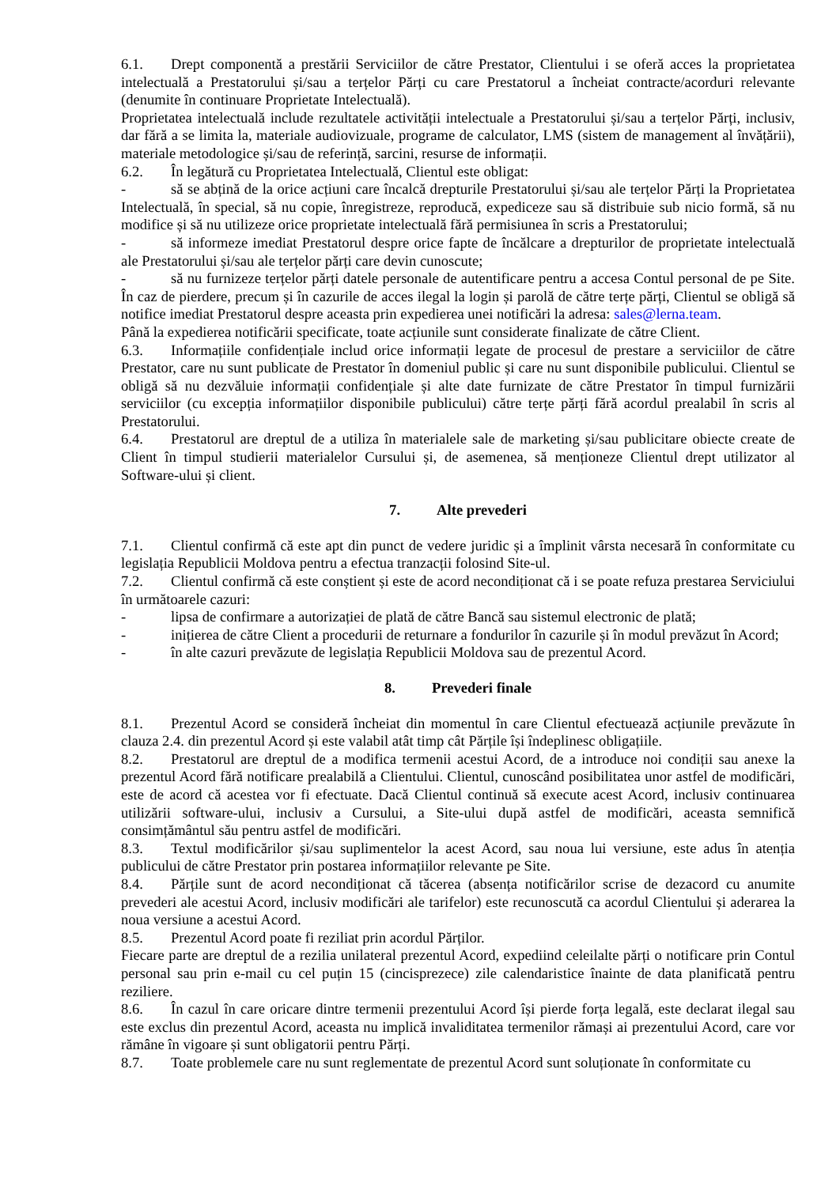6.1. Drept componentă a prestării Serviciilor de către Prestator, Clientului i se oferă acces la proprietatea intelectuală a Prestatorului și/sau a terțelor Părți cu care Prestatorul a încheiat contracte/acorduri relevante (denumite în continuare Proprietate Intelectuală).
Proprietatea intelectuală include rezultatele activității intelectuale a Prestatorului și/sau a terțelor Părți, inclusiv, dar fără a se limita la, materiale audiovizuale, programe de calculator, LMS (sistem de management al învățării), materiale metodologice și/sau de referință, sarcini, resurse de informații.
6.2. În legătură cu Proprietatea Intelectuală, Clientul este obligat:
- să se abțină de la orice acțiuni care încalcă drepturile Prestatorului și/sau ale terțelor Părți la Proprietatea Intelectuală, în special, să nu copie, înregistreze, reproducă, expediceze sau să distribuie sub nicio formă, să nu modifice și să nu utilizeze orice proprietate intelectuală fără permisiunea în scris a Prestatorului;
- să informeze imediat Prestatorul despre orice fapte de încălcare a drepturilor de proprietate intelectuală ale Prestatorului și/sau ale terțelor părți care devin cunoscute;
- să nu furnizeze terțelor părți datele personale de autentificare pentru a accesa Contul personal de pe Site. În caz de pierdere, precum și în cazurile de acces ilegal la login și parolă de către terțe părți, Clientul se obligă să notifice imediat Prestatorul despre aceasta prin expedierea unei notificări la adresa: sales@lerna.team.
Până la expedierea notificării specificate, toate acțiunile sunt considerate finalizate de către Client.
6.3. Informațiile confidențiale includ orice informații legate de procesul de prestare a serviciilor de către Prestator, care nu sunt publicate de Prestator în domeniul public și care nu sunt disponibile publicului. Clientul se obligă să nu dezvăluie informații confidențiale și alte date furnizate de către Prestator în timpul furnizării serviciilor (cu excepția informațiilor disponibile publicului) către terțe părți fără acordul prealabil în scris al Prestatorului.
6.4. Prestatorul are dreptul de a utiliza în materialele sale de marketing și/sau publicitare obiecte create de Client în timpul studierii materialelor Cursului și, de asemenea, să menționeze Clientul drept utilizator al Software-ului și client.
7. Alte prevederi
7.1. Clientul confirmă că este apt din punct de vedere juridic și a împlinit vârsta necesară în conformitate cu legislația Republicii Moldova pentru a efectua tranzacții folosind Site-ul.
7.2. Clientul confirmă că este conștient și este de acord necondiționat că i se poate refuza prestarea Serviciului în următoarele cazuri:
- lipsa de confirmare a autorizației de plată de către Bancă sau sistemul electronic de plată;
- inițierea de către Client a procedurii de returnare a fondurilor în cazurile și în modul prevăzut în Acord;
- în alte cazuri prevăzute de legislația Republicii Moldova sau de prezentul Acord.
8. Prevederi finale
8.1. Prezentul Acord se consideră încheiat din momentul în care Clientul efectuează acțiunile prevăzute în clauza 2.4. din prezentul Acord și este valabil atât timp cât Părțile își îndeplinesc obligațiile.
8.2. Prestatorul are dreptul de a modifica termenii acestui Acord, de a introduce noi condiții sau anexe la prezentul Acord fără notificare prealabilă a Clientului. Clientul, cunoscând posibilitatea unor astfel de modificări, este de acord că acestea vor fi efectuate. Dacă Clientul continuă să execute acest Acord, inclusiv continuarea utilizării software-ului, inclusiv a Cursului, a Site-ului după astfel de modificări, aceasta semnifică consimțământul său pentru astfel de modificări.
8.3. Textul modificărilor și/sau suplimentelor la acest Acord, sau noua lui versiune, este adus în atenția publicului de către Prestator prin postarea informațiilor relevante pe Site.
8.4. Părțile sunt de acord necondiționat că tăcerea (absența notificărilor scrise de dezacord cu anumite prevederi ale acestui Acord, inclusiv modificări ale tarifelor) este recunoscută ca acordul Clientului și aderarea la noua versiune a acestui Acord.
8.5. Prezentul Acord poate fi reziliat prin acordul Părților.
Fiecare parte are dreptul de a rezilia unilateral prezentul Acord, expediind celeilalte părți o notificare prin Contul personal sau prin e-mail cu cel puțin 15 (cincisprezece) zile calendaristice înainte de data planificată pentru reziliere.
8.6. În cazul în care oricare dintre termenii prezentului Acord își pierde forța legală, este declarat ilegal sau este exclus din prezentul Acord, aceasta nu implică invaliditatea termenilor rămași ai prezentului Acord, care vor rămâne în vigoare și sunt obligatorii pentru Părți.
8.7. Toate problemele care nu sunt reglementate de prezentul Acord sunt soluționate în conformitate cu